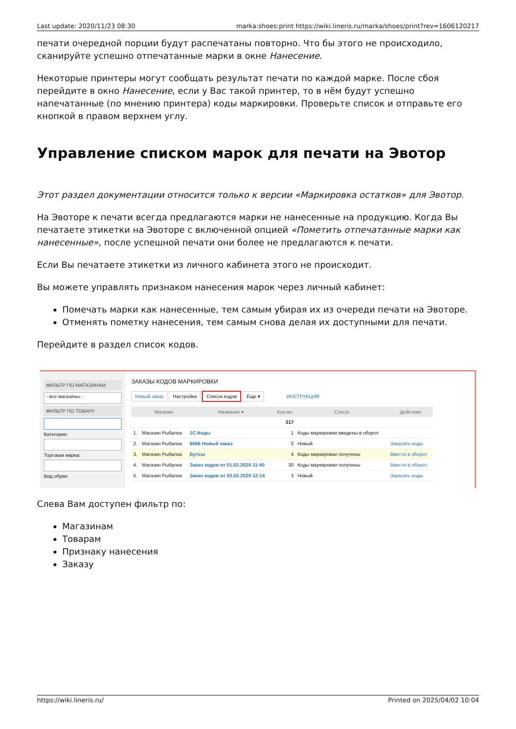Last update: 2020/11/23 08:30 marka:shoes:print https://wiki.lineris.ru/marka/shoes/print?rev=1606120217
печати очередной порции будут распечатаны повторно. Что бы этого не происходило, сканируйте успешно отпечатанные марки в окне Нанесение.
Некоторые принтеры могут сообщать результат печати по каждой марке. После сбоя перейдите в окно Нанесение, если у Вас такой принтер, то в нём будут успешно напечатанные (по мнению принтера) коды маркировки. Проверьте список и отправьте его кнопкой в правом верхнем углу.
Управление списком марок для печати на Эвотор
Этот раздел документации относится только к версии «Маркировка остатков» для Эвотор.
На Эвоторе к печати всегда предлагаются марки не нанесенные на продукцию. Когда Вы печатаете этикетки на Эвоторе с включенной опцией «Пометить отпечатанные марки как нанесенные», после успешной печати они более не предлагаются к печати.
Если Вы печатаете этикетки из личного кабинета этого не происходит.
Вы можете управлять признаком нанесения марок через личный кабинет:
Помечать марки как нанесенные, тем самым убирая их из очереди печати на Эвоторе.
Отменять пометку нанесения, тем самым снова делая их доступными для печати.
Перейдите в раздел список кодов.
ФИЛЬТР ПО МАГАЗИНАМ
- все магазины -
ФИЛЬТР ПО ТОВАРУ
Категория:
Торговая марка:
Вид обуви:
ЗАКАЗЫ КОДОВ МАРКИРОВКИ
Новый заказ Настройки Список кодов Еще ▾ ИНСТРУКЦИЯ
| | Магазин | Название ▾ | Кол-во | Статус | Действие |
| --- | --- | --- | --- | --- | --- |
| | | | 317 | | |
| 1. | Магазин Рыбалка | 1С:Кеды | 1 | Коды маркировки введены в оборот | |
| 2. | Магазин Рыбалка | 6666 Новый заказ | 0 | Новый | Заказать коды |
| 3. | Магазин Рыбалка | Бутсы | 4 | Коды маркировки получены | Ввести в оборот |
| 4. | Магазин Рыбалка | Заказ кодов от 01.02.2020 11:40 | 30 | Коды маркировки получены | Ввести в оборот |
| 5. | Магазин Рыбалка | Заказ кодов от 03.02.2020 12:14 | 3 | Новый | Заказать коды |
Слева Вам доступен фильтр по:
Магазинам
Товарам
Признаку нанесения
Заказу
https://wiki.lineris.ru/ Printed on 2025/04/02 10:04